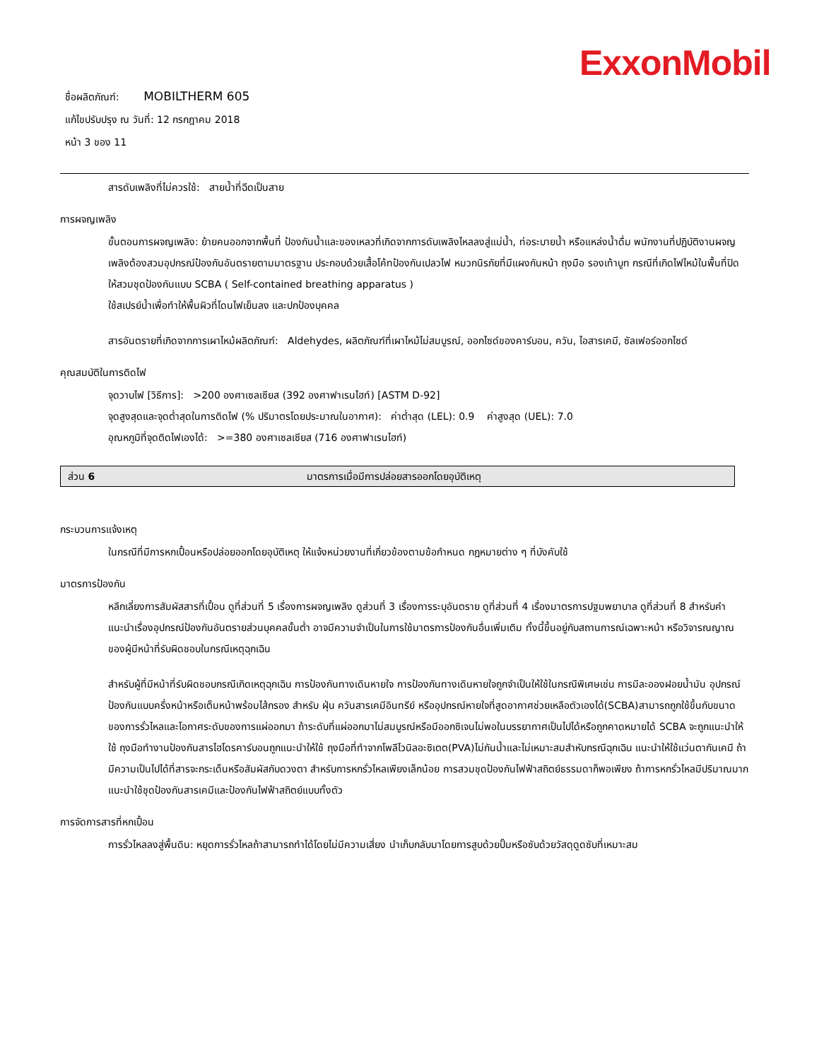ExxonMobil
ชื่อผลิตภัณฑ์: MOBILTHERM 605
แก้ไขปรับปรุง ณ วันที่: 12 กรกฎาคม 2018
หน้า 3 ของ 11
สารดับเพลิงที่ไม่ควรใช้: สายน้ำที่ฉีดเป็นสาย
การผจญเพลิง
ขั้นตอนการผจญเพลิง: ย้ายคนออกจากพื้นที่ ป้องกันน้ำและของเหลวที่เกิดจากการดับเพลิงไหลลงสู่แม่น้ำ, ท่อระบายน้ำ หรือแหล่งน้ำดื่ม พนักงานที่ปฏิบัติงานผจญเพลิงต้องสวมอุปกรณ์ป้องกันอันตรายตามมาตรฐาน ประกอบด้วยเสื้อโค้ทป้องกันเปลวไฟ หมวกนิรภัยที่มีแผงกันหน้า ถุงมือ รองเท้าบูท กรณีที่เกิดไฟไหม้ในพื้นที่ปิด ให้สวมชุดป้องกันแบบ SCBA ( Self-contained breathing apparatus )
ใช้สเปรย์น้ำเพื่อทำให้พื้นผิวที่โดนไฟเย็นลง และปกป้องบุคคล
สารอันตรายที่เกิดจากการเผาไหม้ผลิตภัณฑ์: Aldehydes, ผลิตภัณฑ์ที่เผาไหม้ไม่สมบูรณ์, ออกไซด์ของคาร์บอน, ควัน, ไอสารเคมี, ซัลเฟอร์ออกไซด์
คุณสมบัติในการติดไฟ
จุดวาบไฟ [วิธีการ]: >200 องศาเซลเซียส (392 องศาฟาเรนไฮท์) [ASTM D-92]
จุดสูงสุดและจุดต่ำสุดในการติดไฟ (% ปริมาตรโดยประมาณในอากาศ): ค่าต่ำสุด (LEL): 0.9 ค่าสูงสุด (UEL): 7.0
อุณหภูมิที่จุดติดไฟเองได้: >=380 องศาเซลเซียส (716 องศาฟาเรนไฮท์)
ส่วน 6 มาตรการเมื่อมีการปล่อยสารออกโดยอุบัติเหตุ
กระบวนการแจ้งเหตุ
ในกรณีที่มีการหกเปื้อนหรือปล่อยออกโดยอุบัติเหตุ ให้แจ้งหน่วยงานที่เกี่ยวข้องตามข้อกำหนด กฎหมายต่าง ๆ ที่บังคับใช้
มาตรการป้องกัน
หลีกเลี่ยงการสัมผัสสารที่เปื้อน ดูที่ส่วนที่ 5 เรื่องการผจญเพลิง ดูส่วนที่ 3 เรื่องการระบุอันตราย ดูที่ส่วนที่ 4 เรื่องมาตรการปฐมพยาบาล ดูที่ส่วนที่ 8 สำหรับคำแนะนำเรื่องอุปกรณ์ป้องกันอันตรายส่วนบุคคลขั้นต่ำ อาจมีความจำเป็นในการใช้มาตรการป้องกันอื่นเพิ่มเติม ทั้งนี้ขึ้นอยู่กับสถานการณ์เฉพาะหน้า หรือวิจารณญาณของผู้มีหน้าที่รับผิดชอบในกรณีเหตุฉุกเฉิน
สำหรับผู้ที่มีหน้าที่รับผิดชอบกรณีเกิดเหตุฉุกเฉิน การป้องกันทางเดินหายใจ การป้องกันทางเดินหายใจถูกจำเป็นให้ใช้ในกรณีพิเศษเช่น การมีละอองฝอยน้ำมัน อุปกรณ์ป้องกันแบบครึ่งหน้าหรือเต็มหน้าพร้อมไส้กรอง สำหรับ ฝุ่น ควันสารเคมีอินทรีย์ หรืออุปกรณ์หายใจที่สูดอากาศช่วยเหลือตัวเองได้(SCBA)สามารถถูกใช้ขึ้นกับขนาดของการรั่วไหลและโอกาศระดับของการแผ่ออกมา ถ้าระดับที่แผ่ออกมาไม่สมบูรณ์หรือมีออกซิเจนไม่พอในบรรยากาศเป็นไปได้หรือถูกคาดหมายได้ SCBA จะถูกแนะนำให้ใช้ ถุงมือทำงานป้องกันสารไฮโดรคาร์บอนถูกแนะนำให้ใช้ ถุงมือที่ทำจากโพลีไวนิลอะซิเตต(PVA)ไม่กันน้ำและไม่เหมาะสมสำหับกรณีฉุกเฉิน แนะนำให้ใช้แว่นตากันเคมี ถ้ามีความเป็นไปได้ที่สารจะกระเด็นหรือสัมผัสกับดวงตา สำหรับการหกรั่วไหลเพียงเล็กน้อย การสวมชุดป้องกันไฟฟ้าสถิตย์ธรรมดาก็พอเพียง ถ้าการหกรั่วไหลมีปริมาณมาก แนะนำใช้ชุดป้องกันสารเคมีและป้องกันไฟฟ้าสถิตย์แบบทั้งตัว
การจัดการสารที่หกเปื้อน
การรั่วไหลลงสู่พื้นดิน: หยุดการรั่วไหลถ้าสามารถทำได้โดยไม่มีความเสี่ยง นำเก็บกลับมาโดยการสูบด้วยปั๊มหรือซับด้วยวัสดุดูดซับที่เหมาะสม